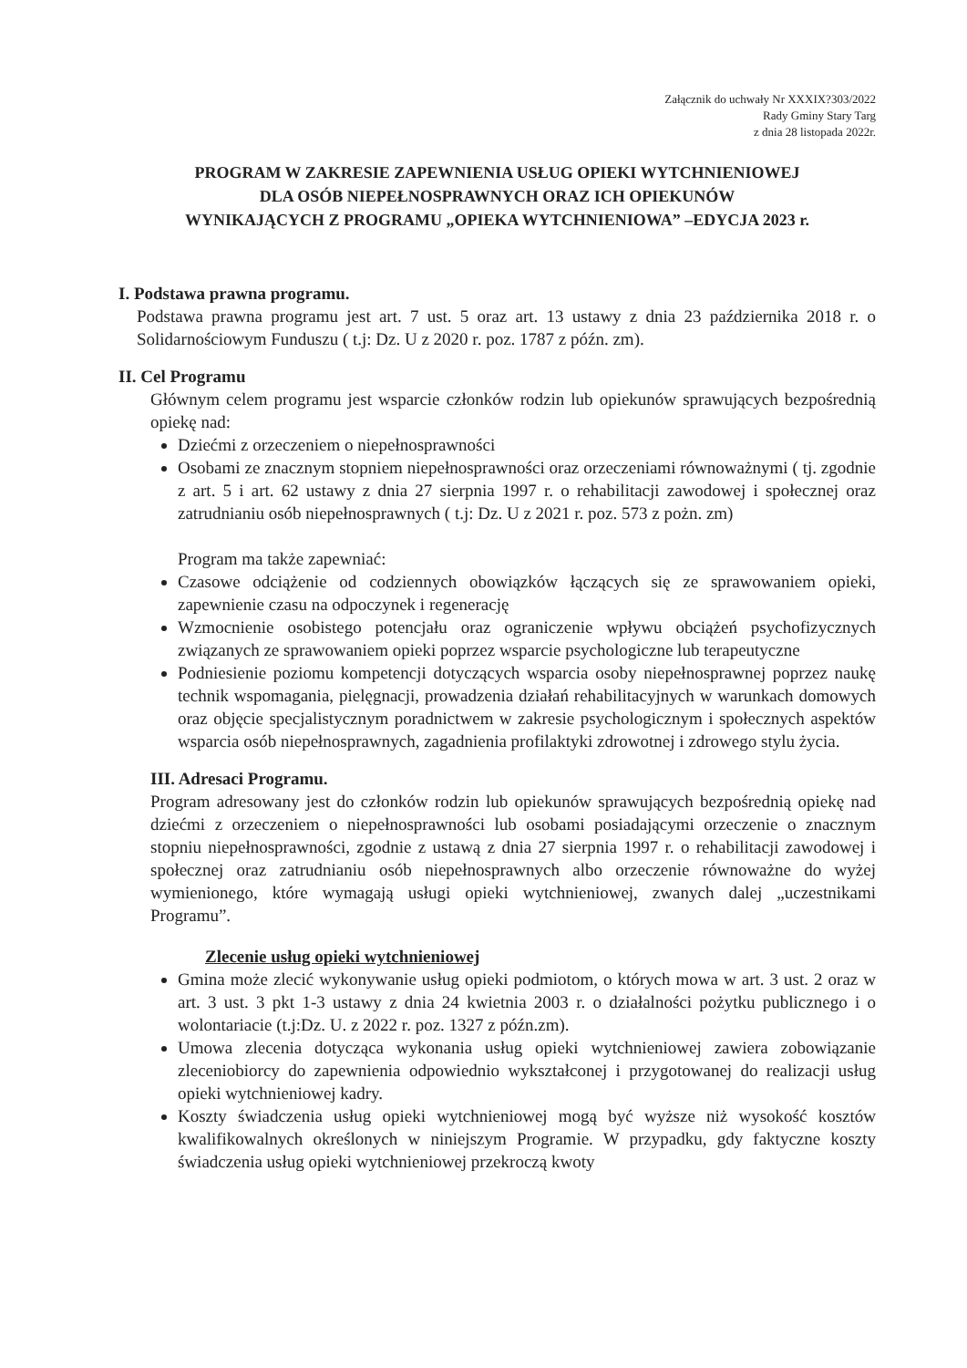Załącznik do uchwały Nr XXXIX?303/2022
Rady Gminy Stary Targ
z dnia 28 listopada 2022r.
PROGRAM W ZAKRESIE ZAPEWNIENIA USŁUG OPIEKI WYTCHNIENIOWEJ
DLA OSÓB NIEPEŁNOSPRAWNYCH ORAZ ICH OPIEKUNÓW
WYNIKAJĄCYCH Z PROGRAMU „OPIEKA WYTCHNIENIOWA” –EDYCJA 2023 r.
I. Podstawa prawna programu.
Podstawa prawna programu jest art. 7 ust. 5 oraz art. 13 ustawy z dnia 23 października 2018 r. o Solidarnościowym Funduszu ( t.j: Dz. U z 2020 r. poz. 1787 z późn. zm).
II. Cel Programu
Głównym celem programu jest wsparcie członków rodzin lub opiekunów sprawujących bezpośrednią opiekę nad:
Dziećmi z orzeczeniem o niepełnosprawności
Osobami ze znacznym stopniem niepełnosprawności oraz orzeczeniami równoważnymi ( tj. zgodnie z art. 5 i art. 62 ustawy z dnia 27 sierpnia 1997 r. o rehabilitacji zawodowej i społecznej oraz zatrudnianiu osób niepełnosprawnych ( t.j: Dz. U z 2021 r. poz. 573 z pożn. zm)
Program ma także zapewniać:
Czasowe odciążenie od codziennych obowiązków łączących się ze sprawowaniem opieki, zapewnienie czasu na odpoczynek i regenerację
Wzmocnienie osobistego potencjału oraz ograniczenie wpływu obciążeń psychofizycznych związanych ze sprawowaniem opieki poprzez wsparcie psychologiczne lub terapeutyczne
Podniesienie poziomu kompetencji dotyczących wsparcia osoby niepełnosprawnej poprzez naukę technik wspomagania, pielęgnacji, prowadzenia działań rehabilitacyjnych w warunkach domowych oraz objęcie specjalistycznym poradnictwem w zakresie psychologicznym i społecznych aspektów wsparcia osób niepełnosprawnych, zagadnienia profilaktyki zdrowotnej i zdrowego stylu życia.
III. Adresaci Programu.
Program adresowany jest do członków rodzin lub opiekunów sprawujących bezpośrednią opiekę nad dziećmi z orzeczeniem o niepełnosprawności lub osobami posiadającymi orzeczenie o znacznym stopniu niepełnosprawności, zgodnie z ustawą z dnia 27 sierpnia 1997 r. o rehabilitacji zawodowej i społecznej oraz zatrudnianiu osób niepełnosprawnych albo orzeczenie równoważne do wyżej wymienionego, które wymagają usługi opieki wytchnieniowej, zwanych dalej „uczestnikami Programu”.
Zlecenie usług opieki wytchnieniowej
Gmina może zlecić wykonywanie usług opieki podmiotom, o których mowa w art. 3 ust. 2 oraz w art. 3 ust. 3 pkt 1-3 ustawy z dnia 24 kwietnia 2003 r. o działalności pożytku publicznego i o wolontariacie (t.j:Dz. U. z 2022 r. poz. 1327 z późn.zm).
Umowa zlecenia dotycząca wykonania usług opieki wytchnieniowej zawiera zobowiązanie zleceniobiorcy do zapewnienia odpowiednio wykształconej i przygotowanej do realizacji usług opieki wytchnieniowej kadry.
Koszty świadczenia usług opieki wytchnieniowej mogą być wyższe niż wysokość kosztów kwalifikowalnych określonych w niniejszym Programie. W przypadku, gdy faktyczne koszty świadczenia usług opieki wytchnieniowej przekroczą kwoty